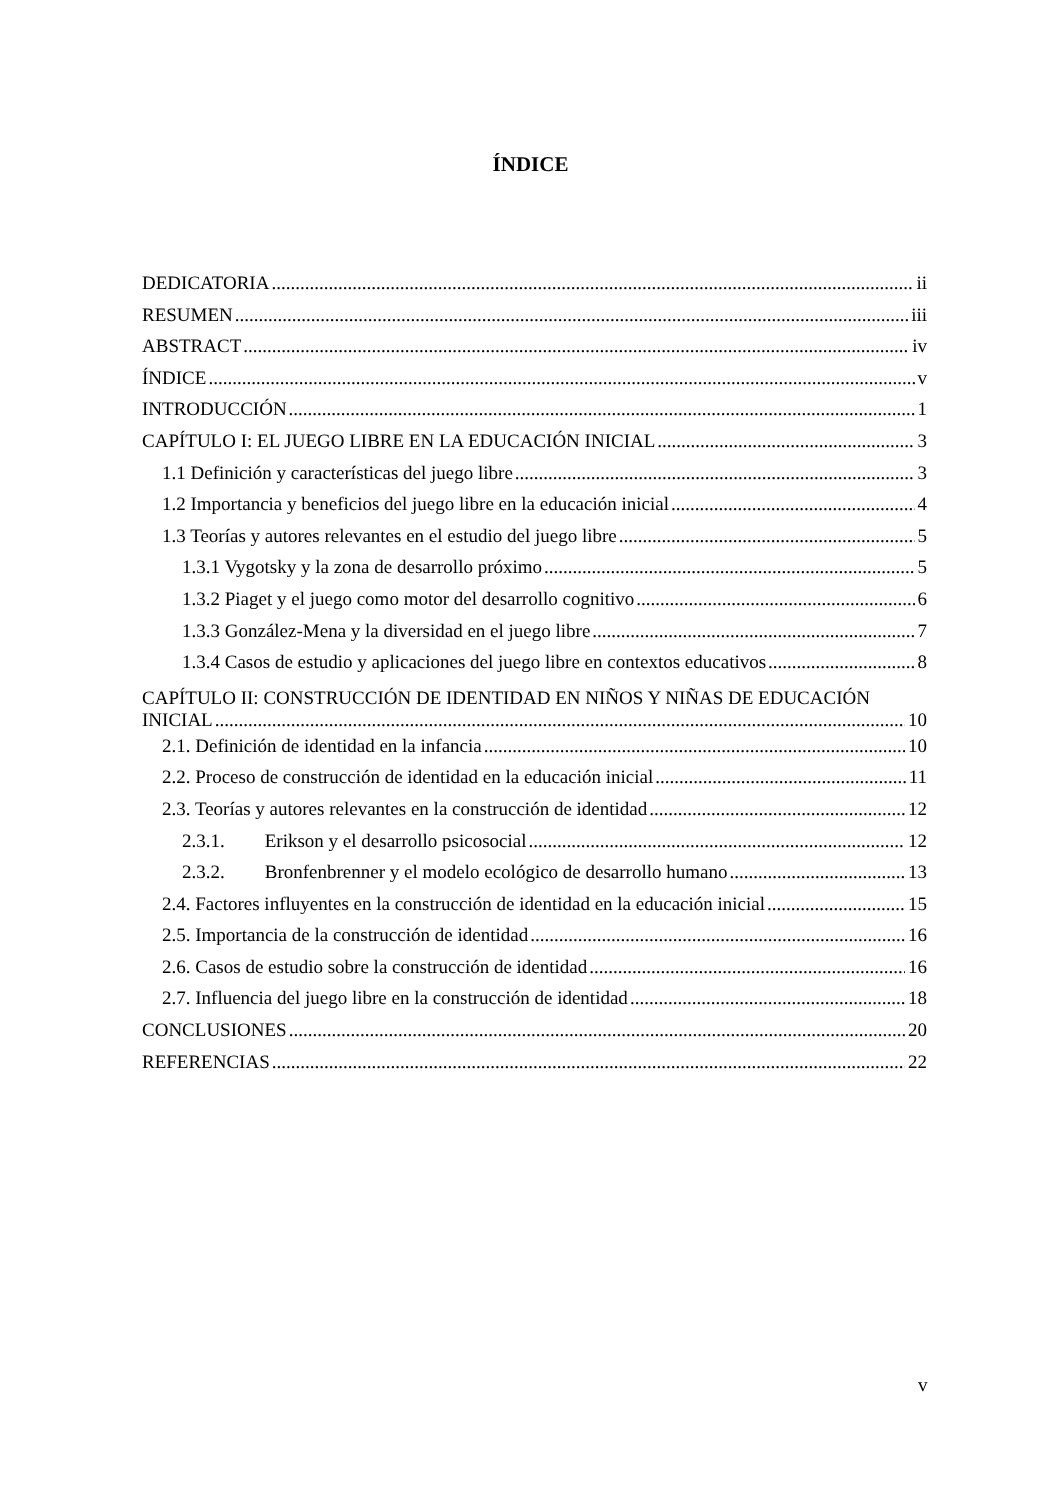ÍNDICE
DEDICATORIA ii
RESUMEN iii
ABSTRACT iv
ÍNDICE v
INTRODUCCIÓN 1
CAPÍTULO I: EL JUEGO LIBRE EN LA EDUCACIÓN INICIAL 3
1.1 Definición y características del juego libre 3
1.2 Importancia y beneficios del juego libre en la educación inicial 4
1.3 Teorías y autores relevantes en el estudio del juego libre 5
1.3.1 Vygotsky y la zona de desarrollo próximo 5
1.3.2 Piaget y el juego como motor del desarrollo cognitivo 6
1.3.3 González-Mena y la diversidad en el juego libre 7
1.3.4 Casos de estudio y aplicaciones del juego libre en contextos educativos 8
CAPÍTULO II: CONSTRUCCIÓN DE IDENTIDAD EN NIÑOS Y NIÑAS DE EDUCACIÓN
INICIAL 10
2.1. Definición de identidad en la infancia 10
2.2. Proceso de construcción de identidad en la educación inicial 11
2.3. Teorías y autores relevantes en la construcción de identidad 12
2.3.1. Erikson y el desarrollo psicosocial 12
2.3.2. Bronfenbrenner y el modelo ecológico de desarrollo humano 13
2.4. Factores influyentes en la construcción de identidad en la educación inicial 15
2.5. Importancia de la construcción de identidad 16
2.6. Casos de estudio sobre la construcción de identidad 16
2.7. Influencia del juego libre en la construcción de identidad 18
CONCLUSIONES 20
REFERENCIAS 22
v